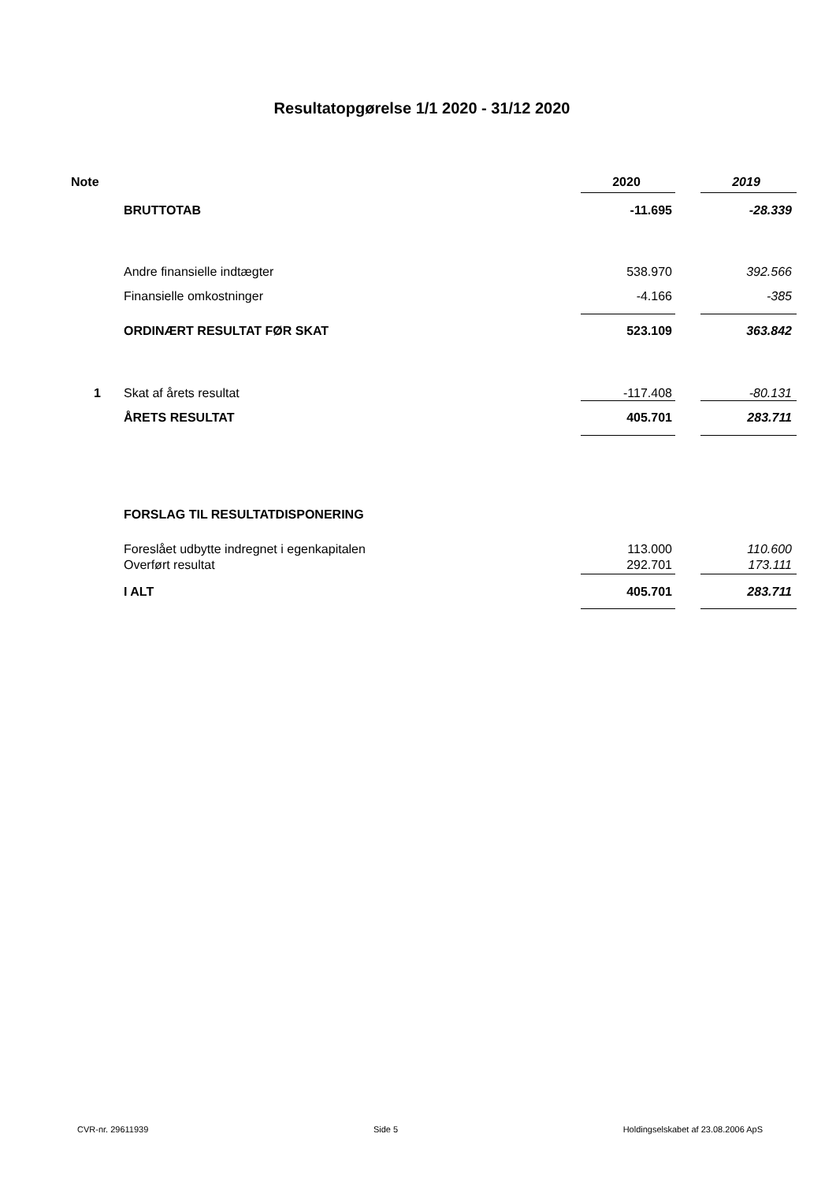Resultatopgørelse 1/1 2020 - 31/12 2020
| Note | | 2020 | | 2019 |
| --- | --- | --- | --- | --- |
| | BRUTTOTAB | -11.695 | | -28.339 |
| | Andre finansielle indtægter | 538.970 | | 392.566 |
| | Finansielle omkostninger | -4.166 | | -385 |
| | ORDINÆRT RESULTAT FØR SKAT | 523.109 | | 363.842 |
| 1 | Skat af årets resultat | -117.408 | | -80.131 |
| | ÅRETS RESULTAT | 405.701 | | 283.711 |
| | FORSLAG TIL RESULTATDISPONERING | | | |
| | Foreslået udbytte indregnet i egenkapitalen | 113.000 | | 110.600 |
| | Overført resultat | 292.701 | | 173.111 |
| | I ALT | 405.701 | | 283.711 |
CVR-nr. 29611939 Side 5 Holdingselskabet af 23.08.2006 ApS